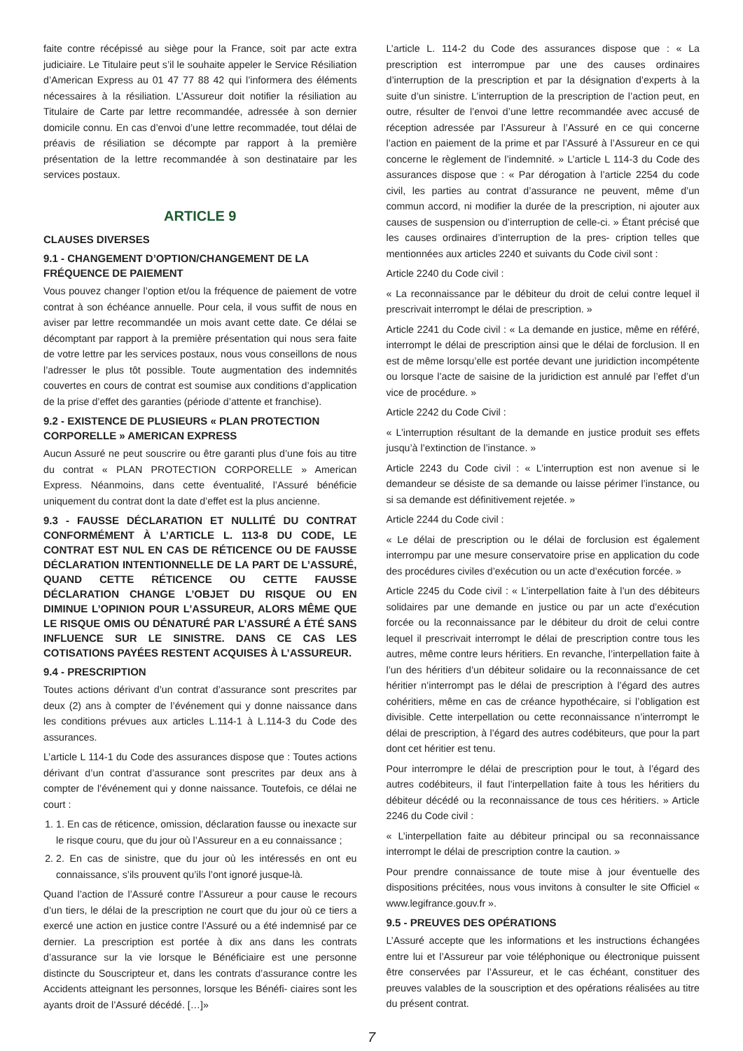faite contre récépissé au siège pour la France, soit par acte extra judiciaire. Le Titulaire peut s’il le souhaite appeler le Service Résiliation d’American Express au 01 47 77 88 42 qui l’informera des éléments nécessaires à la résiliation. L’Assureur doit notifier la résiliation au Titulaire de Carte par lettre recommandée, adressée à son dernier domicile connu. En cas d’envoi d’une lettre recommadée, tout délai de préavis de résiliation se décompte par rapport à la première présentation de la lettre recommandée à son destinataire par les services postaux.
ARTICLE 9
CLAUSES DIVERSES
9.1 - CHANGEMENT D’OPTION/CHANGEMENT DE LA FRÉQUENCE DE PAIEMENT
Vous pouvez changer l’option et/ou la fréquence de paiement de votre contrat à son échéance annuelle. Pour cela, il vous suffit de nous en aviser par lettre recommandée un mois avant cette date. Ce délai se décomptant par rapport à la première présentation qui nous sera faite de votre lettre par les services postaux, nous vous conseillons de nous l’adresser le plus tôt possible. Toute augmentation des indemnités couvertes en cours de contrat est soumise aux conditions d’application de la prise d’effet des garanties (période d’attente et franchise).
9.2 - EXISTENCE DE PLUSIEURS « PLAN PROTECTION CORPORELLE » AMERICAN EXPRESS
Aucun Assuré ne peut souscrire ou être garanti plus d’une fois au titre du contrat « PLAN PROTECTION CORPORELLE » American Express. Néanmoins, dans cette éventualité, l’Assuré bénéficie uniquement du contrat dont la date d’effet est la plus ancienne.
9.3 - FAUSSE DÉCLARATION ET NULLITÉ DU CONTRAT CONFORMÉMENT À L’ARTICLE L. 113-8 DU CODE, LE CONTRAT EST NUL EN CAS DE RÉTICENCE OU DE FAUSSE DÉCLARATION INTENTIONNELLE DE LA PART DE L’ASSURÉ, QUAND CETTE RÉTICENCE OU CETTE FAUSSE DÉCLARATION CHANGE L’OBJET DU RISQUE OU EN DIMINUE L’OPINION POUR L’ASSUREUR, ALORS MÊME QUE LE RISQUE OMIS OU DÉNATURÉ PAR L’ASSURÉ A ÉTÉ SANS INFLUENCE SUR LE SINISTRE. DANS CE CAS LES COTISATIONS PAYÉES RESTENT ACQUISES À L’ASSUREUR.
9.4 - PRESCRIPTION
Toutes actions dérivant d’un contrat d’assurance sont prescrites par deux (2) ans à compter de l’événement qui y donne naissance dans les conditions prévues aux articles L.114-1 à L.114-3 du Code des assurances.
L’article L 114-1 du Code des assurances dispose que : Toutes actions dérivant d’un contrat d’assurance sont prescrites par deux ans à compter de l’événement qui y donne naissance. Toutefois, ce délai ne court :
1. 1. En cas de réticence, omission, déclaration fausse ou inexacte sur le risque couru, que du jour où l’Assureur en a eu connaissance ;
2. 2. En cas de sinistre, que du jour où les intéressés en ont eu connaissance, s’ils prouvent qu’ils l’ont ignoré jusque-là.
Quand l’action de l’Assuré contre l’Assureur a pour cause le recours d’un tiers, le délai de la prescription ne court que du jour où ce tiers a exercé une action en justice contre l’Assuré ou a été indemnisé par ce dernier. La prescription est portée à dix ans dans les contrats d’assurance sur la vie lorsque le Bénéficiaire est une personne distincte du Souscripteur et, dans les contrats d’assurance contre les Accidents atteignant les personnes, lorsque les Bénéfi- ciaires sont les ayants droit de l’Assuré décédé. […]»
L’article L. 114-2 du Code des assurances dispose que : « La prescription est interrompue par une des causes ordinaires d’interruption de la prescription et par la désignation d’experts à la suite d’un sinistre. L’interruption de la prescription de l’action peut, en outre, résulter de l’envoi d’une lettre recommandée avec accusé de réception adressée par l’Assureur à l’Assuré en ce qui concerne l’action en paiement de la prime et par l’Assuré à l’Assureur en ce qui concerne le règlement de l’indemnité. » L’article L 114-3 du Code des assurances dispose que : « Par dérogation à l’article 2254 du code civil, les parties au contrat d’assurance ne peuvent, même d’un commun accord, ni modifier la durée de la prescription, ni ajouter aux causes de suspension ou d’interruption de celle-ci. » Étant précisé que les causes ordinaires d’interruption de la pres- cription telles que mentionnées aux articles 2240 et suivants du Code civil sont :
Article 2240 du Code civil :
« La reconnaissance par le débiteur du droit de celui contre lequel il prescrivait interrompt le délai de prescription. »
Article 2241 du Code civil : « La demande en justice, même en référé, interrompt le délai de prescription ainsi que le délai de forclusion. Il en est de même lorsqu’elle est portée devant une juridiction incompétente ou lorsque l’acte de saisine de la juridiction est annulé par l’effet d’un vice de procédure. »
Article 2242 du Code Civil :
« L’interruption résultant de la demande en justice produit ses effets jusqu’à l’extinction de l’instance. »
Article 2243 du Code civil : « L’interruption est non avenue si le demandeur se désiste de sa demande ou laisse périmer l’instance, ou si sa demande est définitivement rejetée. »
Article 2244 du Code civil :
« Le délai de prescription ou le délai de forclusion est également interrompu par une mesure conservatoire prise en application du code des procédures civiles d’exécution ou un acte d’exécution forcée. »
Article 2245 du Code civil : « L’interpellation faite à l’un des débiteurs solidaires par une demande en justice ou par un acte d’exécution forcée ou la reconnaissance par le débiteur du droit de celui contre lequel il prescrivait interrompt le délai de prescription contre tous les autres, même contre leurs héritiers. En revanche, l’interpellation faite à l’un des héritiers d’un débiteur solidaire ou la reconnaissance de cet héritier n’interrompt pas le délai de prescription à l’égard des autres cohéritiers, même en cas de créance hypothécaire, si l’obligation est divisible. Cette interpellation ou cette reconnaissance n’interrompt le délai de prescription, à l’égard des autres codébiteurs, que pour la part dont cet héritier est tenu.
Pour interrompre le délai de prescription pour le tout, à l’égard des autres codébiteurs, il faut l’interpellation faite à tous les héritiers du débiteur décédé ou la reconnaissance de tous ces héritiers. » Article 2246 du Code civil :
« L’interpellation faite au débiteur principal ou sa reconnaissance interrompt le délai de prescription contre la caution. »
Pour prendre connaissance de toute mise à jour éventuelle des dispositions précitées, nous vous invitons à consulter le site Officiel « www.legifrance.gouv.fr ».
9.5 - PREUVES DES OPÉRATIONS
L’Assuré accepte que les informations et les instructions échangées entre lui et l’Assureur par voie téléphonique ou électronique puissent être conservées par l’Assureur, et le cas échéant, constituer des preuves valables de la souscription et des opérations réalisées au titre du présent contrat.
7